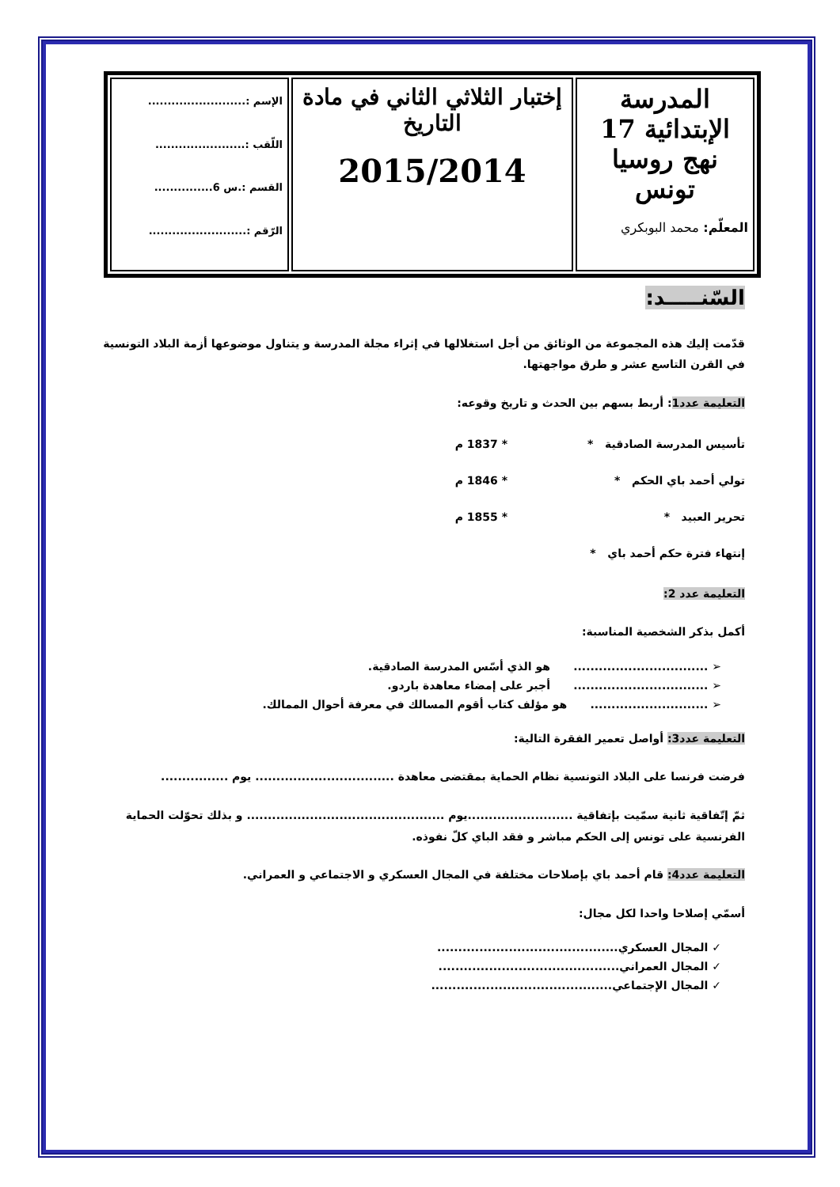| المدرسة الإبتدائية 17 نهج روسيا تونس المعلّم: محمد البوبكري | إختبار الثلاثي الثاني في مادة التاريخ 2015/2014 | الإسم :......................... اللّقب :....................... القسم :.س 6............... الرّقم :......................... |
السّنـــــد:
قدّمت إليك هذه المجموعة من الوثائق من أجل استغلالها في إثراء مجلة المدرسة و يتناول موضوعها أزمة البلاد التونسية في القرن التاسع عشر و طرق مواجهتها.
التعليمة عدد1: أربط بسهم بين الحدث و تاريخ وقوعه:
تأسيس المدرسة الصادقية * * 1837 م
تولي أحمد باي الحكم * * 1846 م
تحرير العبيد * * 1855 م
إنتهاء فترة حكم أحمد باي *
التعليمة عدد 2:
أكمل بذكر الشخصية المناسبة:
➢ ................................ هو الذي أسّس المدرسة الصادقية.
➢ ................................ أجبر على إمضاء معاهدة باردو.
➢ ............................ هو مؤلف كتاب أقوم المسالك في معرفة أحوال الممالك.
التعليمة عدد3: أواصل تعمير الفقرة التالية:
فرضت فرنسا على البلاد التونسية نظام الحماية بمقتضى معاهدة ................................. يوم ................
ثمّ إتّفاقية ثانية سمّيت بإتفاقية .........................يوم ............................................... و بذلك تحوّلت الحماية الفرنسية على تونس إلى الحكم مباشر و فقد الباي كلّ نفوذه.
التعليمة عدد4: قام أحمد باي بإصلاحات مختلفة في المجال العسكري و الاجتماعي و العمراني.
أسمّي إصلاحا واحدا لكل مجال:
✓ المجال العسكري...........................................
✓ المجال العمراني...........................................
✓ المجال الإجتماعي...........................................